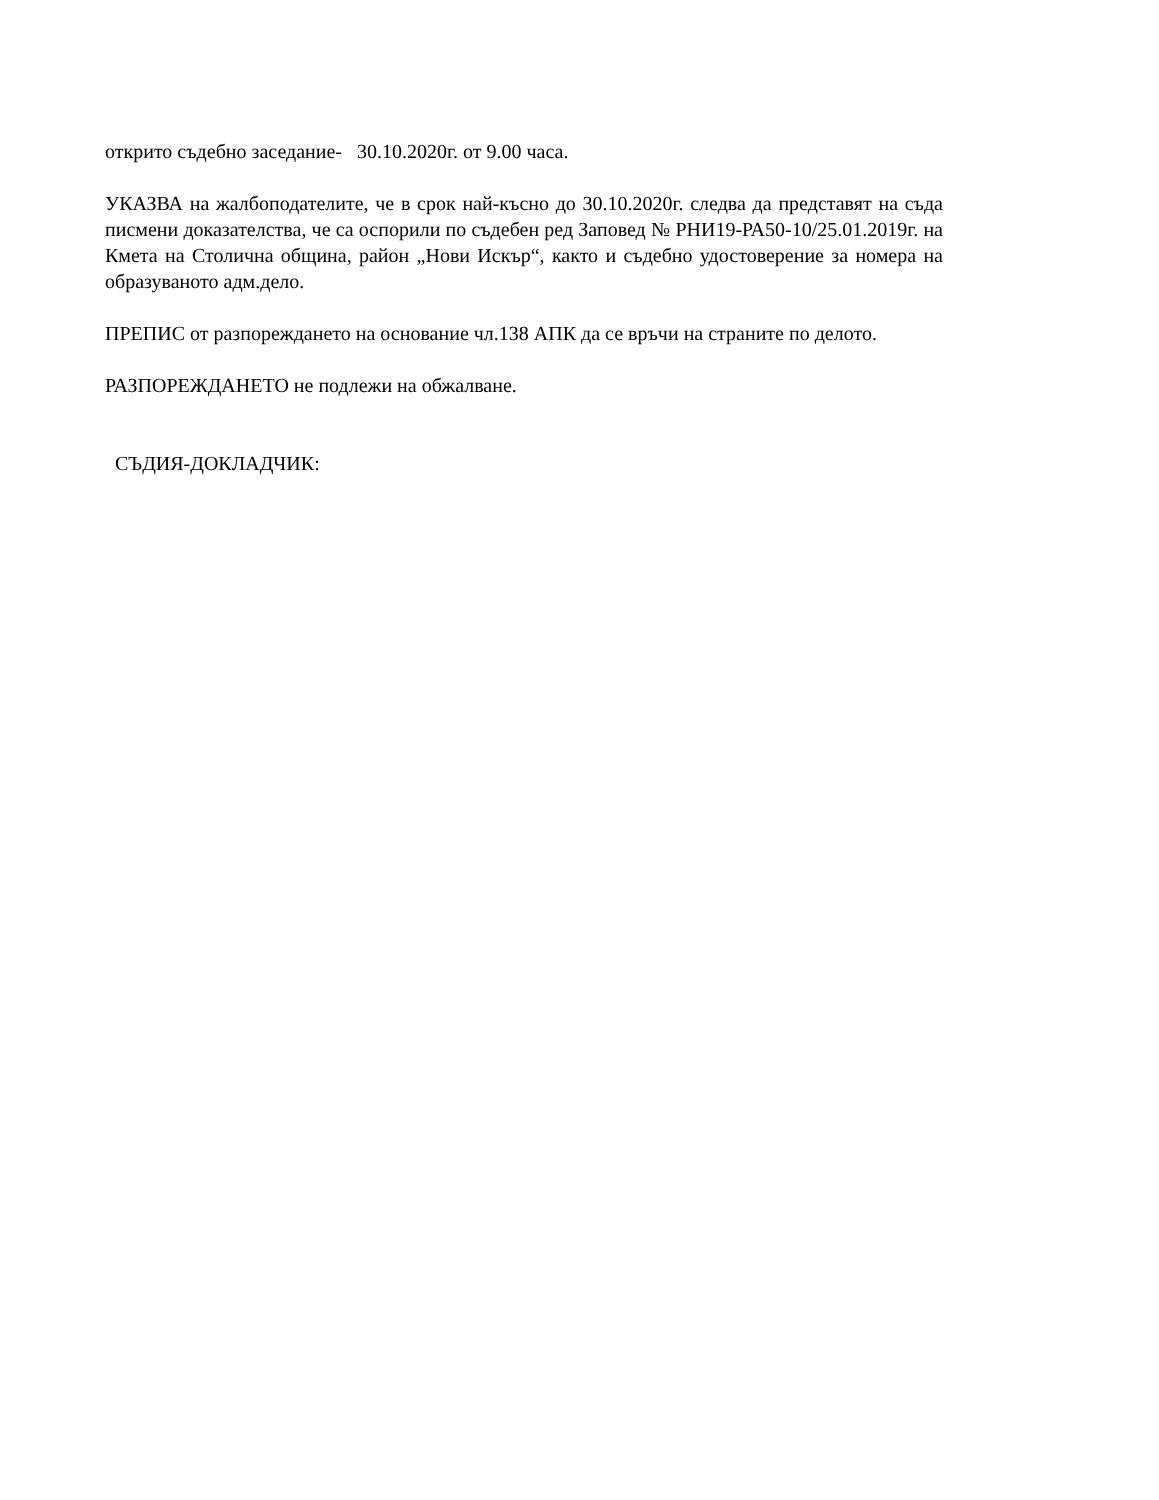открито съдебно заседание- 30.10.2020г. от 9.00 часа.
УКАЗВА на жалбоподателите, че в срок най-късно до 30.10.2020г. следва да представят на съда писмени доказателства, че са оспорили по съдебен ред Заповед № РНИ19-РА50-10/25.01.2019г. на Кмета на Столична община, район „Нови Искър“, както и съдебно удостоверение за номера на образуваното адм.дело.
ПРЕПИС от разпореждането на основание чл.138 АПК да се връчи на страните по делото.
РАЗПОРЕЖДАНЕТО не подлежи на обжалване.
СЪДИЯ-ДОКЛАДЧИК: